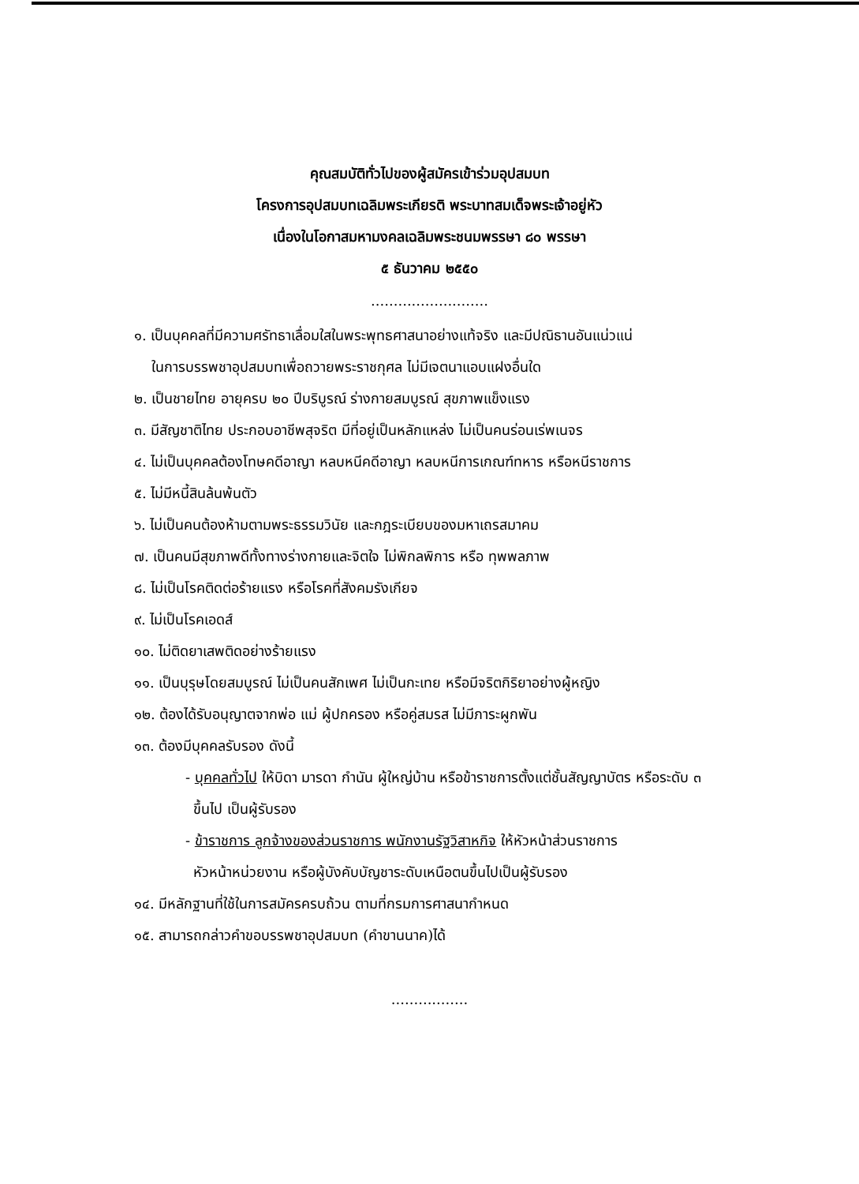คุณสมบัติทั่วไปของผู้สมัครเข้าร่วมอุปสมบท
โครงการอุปสมบทเฉลิมพระเกียรติ พระบาทสมเด็จพระเจ้าอยู่หัว
เนื่องในโอกาสมหามงคลเฉลิมพระชนมพรรษา ๘๐ พรรษา
๕ ธันวาคม ๒๕๕๐
..........................
๑. เป็นบุคคลที่มีความศรัทธาเลื่อมใสในพระพุทธศาสนาอย่างแท้จริง และมีปณิธานอันแน่วแน่
ในการบรรพชาอุปสมบทเพื่อถวายพระราชกุศล ไม่มีเจตนาแอบแฝงอื่นใด
๒. เป็นชายไทย อายุครบ ๒๐ ปีบริบูรณ์ ร่างกายสมบูรณ์ สุขภาพแข็งแรง
๓. มีสัญชาติไทย ประกอบอาชีพสุจริต มีที่อยู่เป็นหลักแหล่ง ไม่เป็นคนร่อนเร่พเนจร
๔. ไม่เป็นบุคคลต้องโทษคดีอาญา หลบหนีคดีอาญา หลบหนีการเกณฑ์ทหาร หรือหนีราชการ
๕. ไม่มีหนี้สินล้นพ้นตัว
๖. ไม่เป็นคนต้องห้ามตามพระธรรมวินัย และกฎระเบียบของมหาเถรสมาคม
๗. เป็นคนมีสุขภาพดีทั้งทางร่างกายและจิตใจ ไม่พิกลพิการ หรือ ทุพพลภาพ
๘. ไม่เป็นโรคติดต่อร้ายแรง หรือโรคที่สังคมรังเกียจ
๙. ไม่เป็นโรคเอดส์
๑๐. ไม่ติดยาเสพติดอย่างร้ายแรง
๑๑. เป็นบุรุษโดยสมบูรณ์ ไม่เป็นคนสักเพศ ไม่เป็นกะเทย หรือมีจริตกิริยาอย่างผู้หญิง
๑๒. ต้องได้รับอนุญาตจากพ่อ แม่ ผู้ปกครอง หรือคู่สมรส ไม่มีภาระผูกพัน
๑๓. ต้องมีบุคคลรับรอง ดังนี้
- บุคคลทั่วไป ให้บิดา มารดา กำนัน ผู้ใหญ่บ้าน หรือข้าราชการตั้งแต่ชั้นสัญญาบัตร หรือระดับ ๓
ขึ้นไป เป็นผู้รับรอง
- ข้าราชการ ลูกจ้างของส่วนราชการ พนักงานรัฐวิสาหกิจ ให้หัวหน้าส่วนราชการ
หัวหน้าหน่วยงาน หรือผู้บังคับบัญชาระดับเหนือตนขึ้นไปเป็นผู้รับรอง
๑๔. มีหลักฐานที่ใช้ในการสมัครครบถ้วน ตามที่กรมการศาสนากำหนด
๑๕. สามารถกล่าวคำขอบรรพชาอุปสมบท (คำขานนาค)ได้
.................